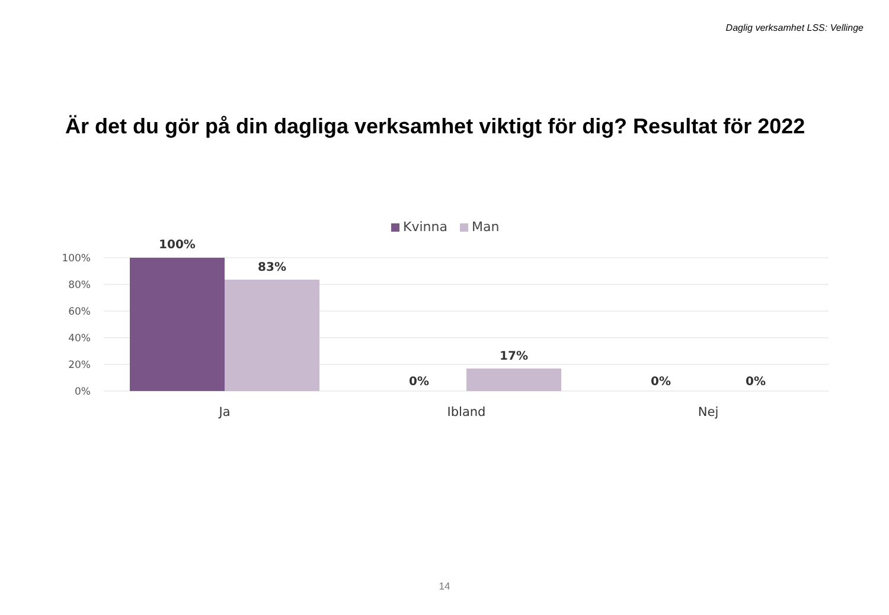Daglig verksamhet LSS: Vellinge
Är det du gör på din dagliga verksamhet viktigt för dig? Resultat för 2022
Kvinna
Man
100%
80%
60%
40%
20%
0%
100%
83%
0%
17%
0%
0%
Ja
Ibland
Nej
14